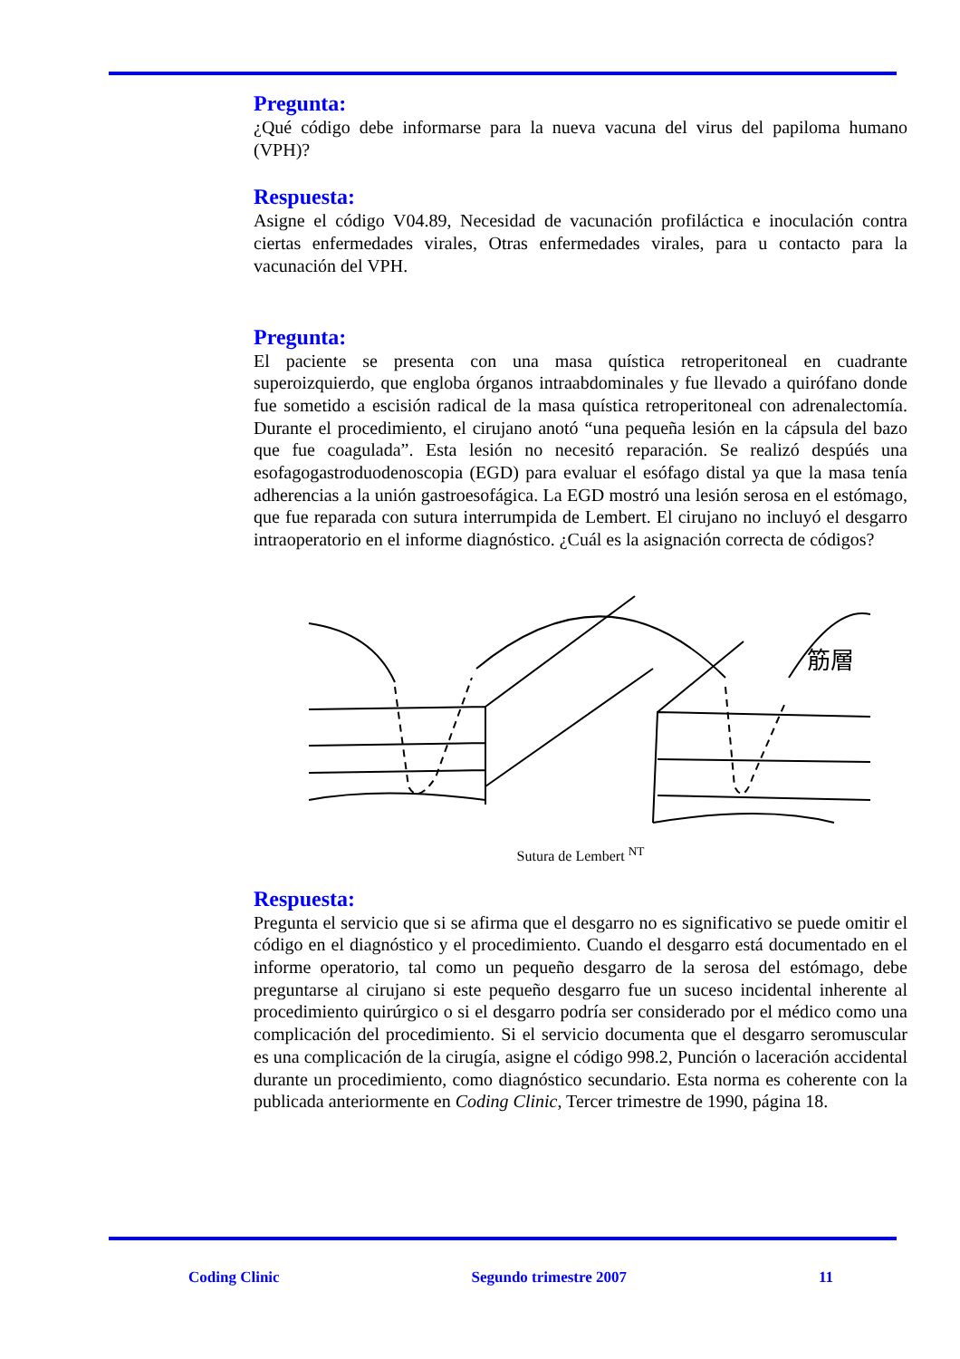Pregunta:
¿Qué código debe informarse para la nueva vacuna del virus del papiloma humano (VPH)?
Respuesta:
Asigne el código V04.89, Necesidad de vacunación profiláctica e inoculación contra ciertas enfermedades virales, Otras enfermedades virales, para u contacto para la vacunación del VPH.
Pregunta:
El paciente se presenta con una masa quística retroperitoneal en cuadrante superoizquierdo, que engloba órganos intraabdominales y fue llevado a quirófano donde fue sometido a escisión radical de la masa quística retroperitoneal con adrenalectomía. Durante el procedimiento, el cirujano anotó “una pequeña lesión en la cápsula del bazo que fue coagulada”. Esta lesión no necesitó reparación. Se realizó despúés una esofagogastroduodenoscopia (EGD) para evaluar el esófago distal ya que la masa tenía adherencias a la unión gastroesofágica. La EGD mostró una lesión serosa en el estómago, que fue reparada con sutura interrumpida de Lembert. El cirujano no incluyó el desgarro intraoperatorio en el informe diagnóstico. ¿Cuál es la asignación correcta de códigos?
筋層
Sutura de Lembert <sup>NT</sup>
Respuesta:
Pregunta el servicio que si se afirma que el desgarro no es significativo se puede omitir el código en el diagnóstico y el procedimiento. Cuando el desgarro está documentado en el informe operatorio, tal como un pequeño desgarro de la serosa del estómago, debe preguntarse al cirujano si este pequeño desgarro fue un suceso incidental inherente al procedimiento quirúrgico o si el desgarro podría ser considerado por el médico como una complicación del procedimiento. Si el servicio documenta que el desgarro seromuscular es una complicación de la cirugía, asigne el código 998.2, Punción o laceración accidental durante un procedimiento, como diagnóstico secundario. Esta norma es coherente con la publicada anteriormente en Coding Clinic, Tercer trimestre de 1990, página 18.
Coding Clinic Segundo trimestre 2007 11